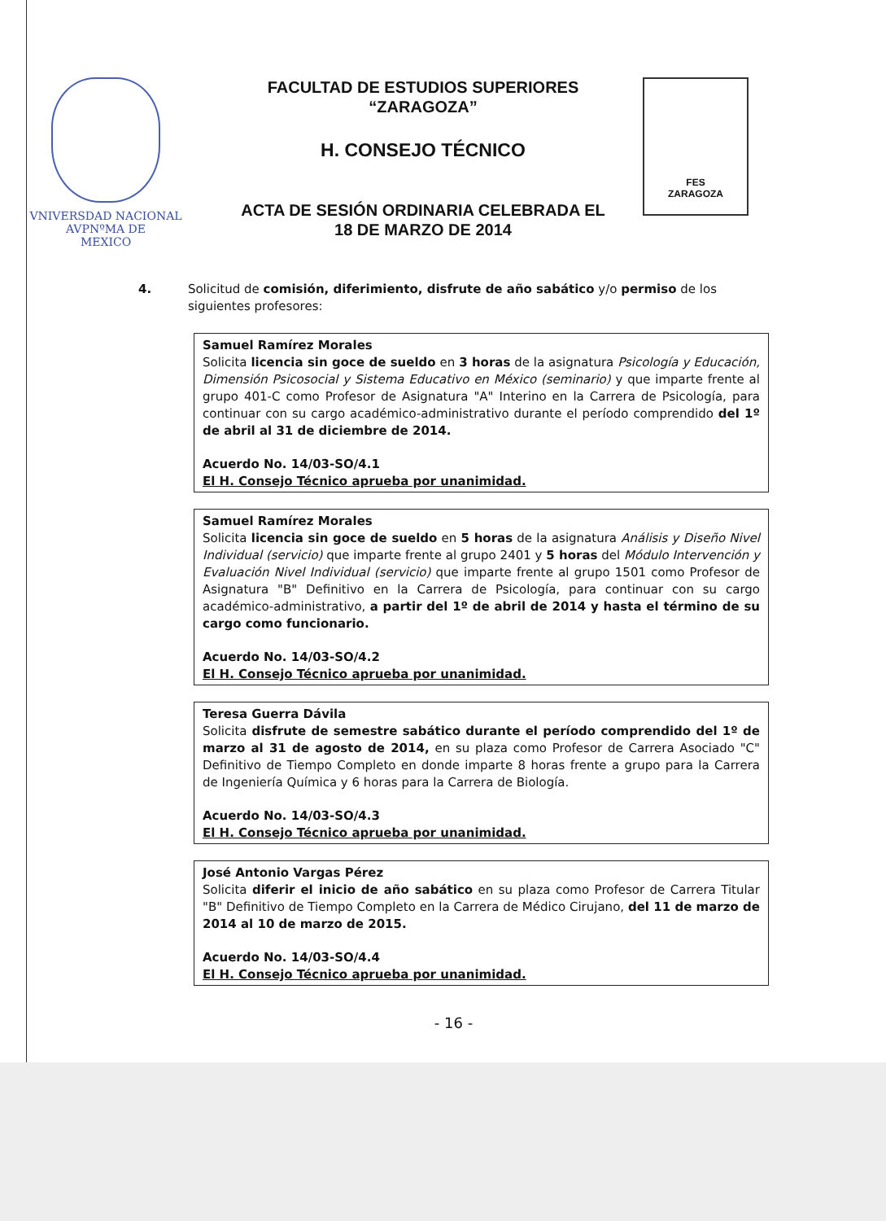VNIVERSDAD NACIONAL
AVPNºMA DE
MEXICO
FACULTAD DE ESTUDIOS SUPERIORES
“ZARAGOZA”
H. CONSEJO TÉCNICO
ACTA DE SESIÓN ORDINARIA CELEBRADA EL
18 DE MARZO DE 2014
FES
ZARAGOZA
4. Solicitud de comisión, diferimiento, disfrute de año sabático y/o permiso de los siguientes profesores:
Samuel Ramírez Morales
Solicita licencia sin goce de sueldo en 3 horas de la asignatura Psicología y Educación, Dimensión Psicosocial y Sistema Educativo en México (seminario) y que imparte frente al grupo 401-C como Profesor de Asignatura "A" Interino en la Carrera de Psicología, para continuar con su cargo académico-administrativo durante el período comprendido del 1º de abril al 31 de diciembre de 2014.
Acuerdo No. 14/03-SO/4.1
El H. Consejo Técnico aprueba por unanimidad.
Samuel Ramírez Morales
Solicita licencia sin goce de sueldo en 5 horas de la asignatura Análisis y Diseño Nivel Individual (servicio) que imparte frente al grupo 2401 y 5 horas del Módulo Intervención y Evaluación Nivel Individual (servicio) que imparte frente al grupo 1501 como Profesor de Asignatura "B" Definitivo en la Carrera de Psicología, para continuar con su cargo académico-administrativo, a partir del 1º de abril de 2014 y hasta el término de su cargo como funcionario.
Acuerdo No. 14/03-SO/4.2
El H. Consejo Técnico aprueba por unanimidad.
Teresa Guerra Dávila
Solicita disfrute de semestre sabático durante el período comprendido del 1º de marzo al 31 de agosto de 2014, en su plaza como Profesor de Carrera Asociado "C" Definitivo de Tiempo Completo en donde imparte 8 horas frente a grupo para la Carrera de Ingeniería Química y 6 horas para la Carrera de Biología.
Acuerdo No. 14/03-SO/4.3
El H. Consejo Técnico aprueba por unanimidad.
José Antonio Vargas Pérez
Solicita diferir el inicio de año sabático en su plaza como Profesor de Carrera Titular "B" Definitivo de Tiempo Completo en la Carrera de Médico Cirujano, del 11 de marzo de 2014 al 10 de marzo de 2015.
Acuerdo No. 14/03-SO/4.4
El H. Consejo Técnico aprueba por unanimidad.
- 16 -